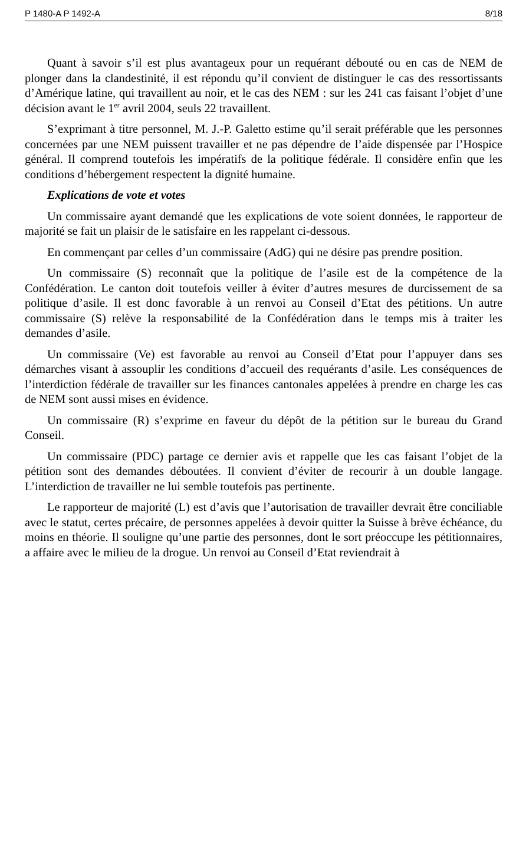P 1480-A P 1492-A 8/18
Quant à savoir s’il est plus avantageux pour un requérant débouté ou en cas de NEM de plonger dans la clandestinité, il est répondu qu’il convient de distinguer le cas des ressortissants d’Amérique latine, qui travaillent au noir, et le cas des NEM : sur les 241 cas faisant l’objet d’une décision avant le 1<sup>er</sup> avril 2004, seuls 22 travaillent.
S’exprimant à titre personnel, M. J.-P. Galetto estime qu’il serait préférable que les personnes concernées par une NEM puissent travailler et ne pas dépendre de l’aide dispensée par l’Hospice général. Il comprend toutefois les impératifs de la politique fédérale. Il considère enfin que les conditions d’hébergement respectent la dignité humaine.
Explications de vote et votes
Un commissaire ayant demandé que les explications de vote soient données, le rapporteur de majorité se fait un plaisir de le satisfaire en les rappelant ci-dessous.
En commençant par celles d’un commissaire (AdG) qui ne désire pas prendre position.
Un commissaire (S) reconnaît que la politique de l’asile est de la compétence de la Confédération. Le canton doit toutefois veiller à éviter d’autres mesures de durcissement de sa politique d’asile. Il est donc favorable à un renvoi au Conseil d’Etat des pétitions. Un autre commissaire (S) relève la responsabilité de la Confédération dans le temps mis à traiter les demandes d’asile.
Un commissaire (Ve) est favorable au renvoi au Conseil d’Etat pour l’appuyer dans ses démarches visant à assouplir les conditions d’accueil des requérants d’asile. Les conséquences de l’interdiction fédérale de travailler sur les finances cantonales appelées à prendre en charge les cas de NEM sont aussi mises en évidence.
Un commissaire (R) s’exprime en faveur du dépôt de la pétition sur le bureau du Grand Conseil.
Un commissaire (PDC) partage ce dernier avis et rappelle que les cas faisant l’objet de la pétition sont des demandes déboutées. Il convient d’éviter de recourir à un double langage. L’interdiction de travailler ne lui semble toutefois pas pertinente.
Le rapporteur de majorité (L) est d’avis que l’autorisation de travailler devrait être conciliable avec le statut, certes précaire, de personnes appelées à devoir quitter la Suisse à brève échéance, du moins en théorie. Il souligne qu’une partie des personnes, dont le sort préoccupe les pétitionnaires, a affaire avec le milieu de la drogue. Un renvoi au Conseil d’Etat reviendrait à